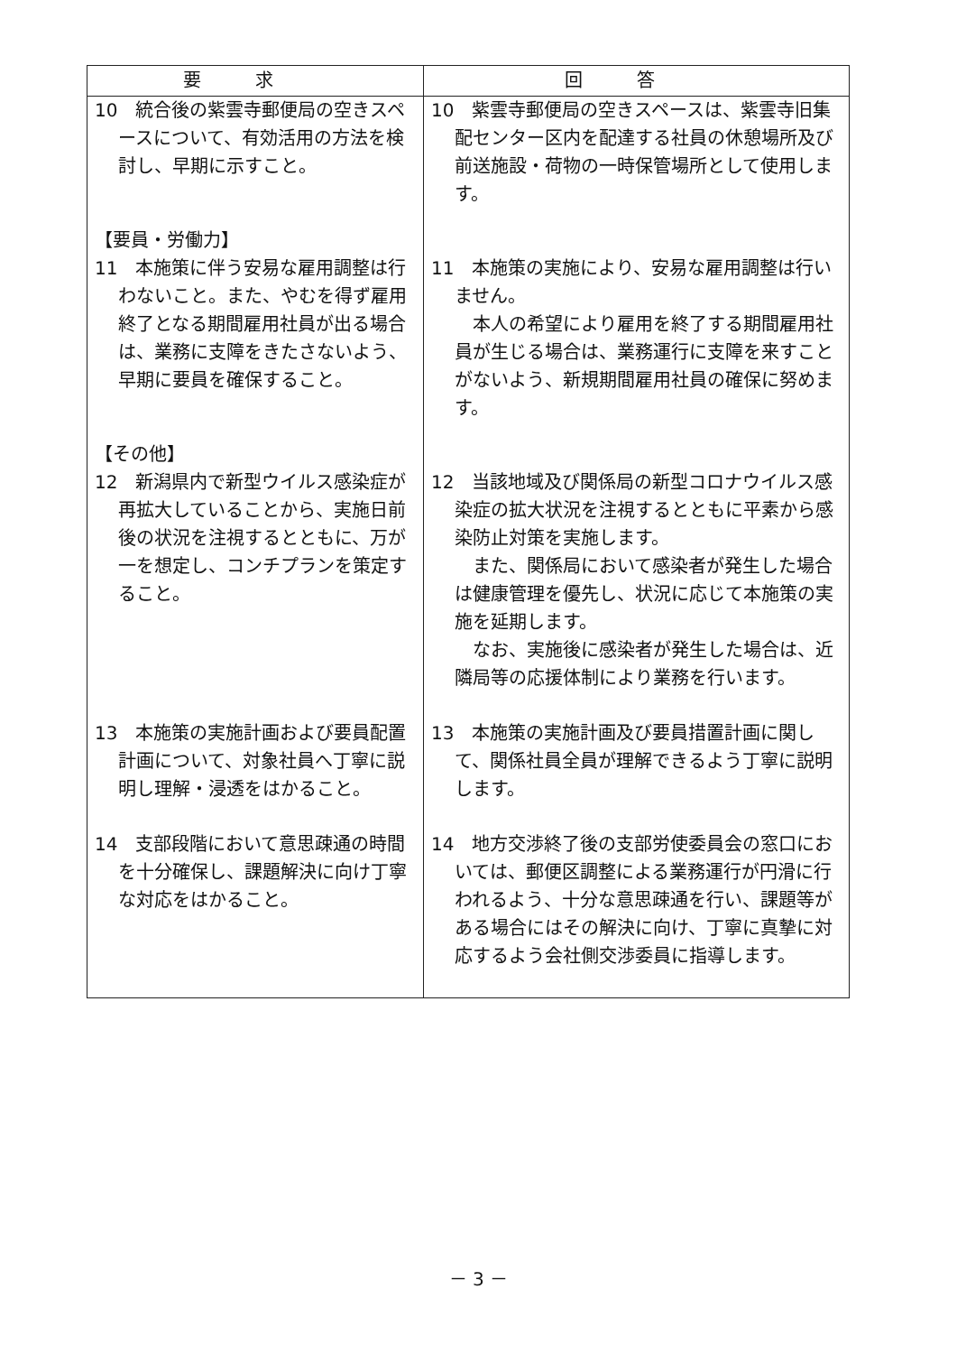| 要求 | 回答 |
| --- | --- |
| 10 統合後の紫雲寺郵便局の空きスペースについて、有効活用の方法を検討し、早期に示すこと。 | 10 紫雲寺郵便局の空きスペースは、紫雲寺旧集配センター区内を配達する社員の休憩場所及び前送施設・荷物の一時保管場所として使用します。 |
| 【要員・労働力】 11 本施策に伴う安易な雇用調整は行わないこと。また、やむを得ず雇用終了となる期間雇用社員が出る場合は、業務に支障をきたさないよう、早期に要員を確保すること。 | 11 本施策の実施により、安易な雇用調整は行いません。 本人の希望により雇用を終了する期間雇用社員が生じる場合は、業務運行に支障を来すことがないよう、新規期間雇用社員の確保に努めます。 |
| 【その他】 12 新潟県内で新型ウイルス感染症が再拡大していることから、実施日前後の状況を注視するとともに、万が一を想定し、コンチプランを策定すること。 | 12 当該地域及び関係局の新型コロナウイルス感染症の拡大状況を注視するとともに平素から感染防止対策を実施します。 また、関係局において感染者が発生した場合は健康管理を優先し、状況に応じて本施策の実施を延期します。 なお、実施後に感染者が発生した場合は、近隣局等の応援体制により業務を行います。 |
| 13 本施策の実施計画および要員配置計画について、対象社員へ丁寧に説明し理解・浸透をはかること。 | 13 本施策の実施計画及び要員措置計画に関して、関係社員全員が理解できるよう丁寧に説明します。 |
| 14 支部段階において意思疎通の時間を十分確保し、課題解決に向け丁寧な対応をはかること。 | 14 地方交渉終了後の支部労使委員会の窓口においては、郵便区調整による業務運行が円滑に行われるよう、十分な意思疎通を行い、課題等がある場合にはその解決に向け、丁寧に真摯に対応するよう会社側交渉委員に指導します。 |
－ 3 －